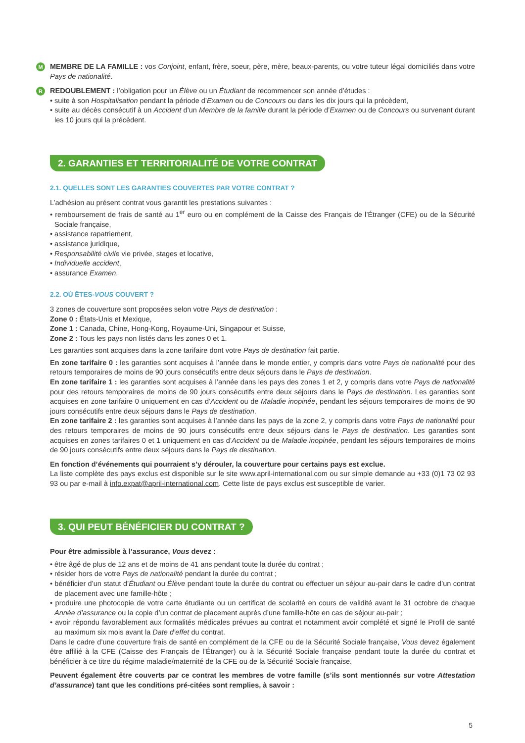M MEMBRE DE LA FAMILLE : vos Conjoint, enfant, frère, soeur, père, mère, beaux-parents, ou votre tuteur légal domiciliés dans votre Pays de nationalité.
R REDOUBLEMENT : l’obligation pour un Élève ou un Étudiant de recommencer son année d’études :
• suite à son Hospitalisation pendant la période d’Examen ou de Concours ou dans les dix jours qui la précèdent,
• suite au décès consécutif à un Accident d’un Membre de la famille durant la période d’Examen ou de Concours ou survenant durant les 10 jours qui la précèdent.
2. GARANTIES ET TERRITORIALITÉ DE VOTRE CONTRAT
2.1. QUELLES SONT LES GARANTIES COUVERTES PAR VOTRE CONTRAT ?
L’adhésion au présent contrat vous garantit les prestations suivantes :
• remboursement de frais de santé au 1<sup>er</sup> euro ou en complément de la Caisse des Français de l’Étranger (CFE) ou de la Sécurité Sociale française,
• assistance rapatriement,
• assistance juridique,
• Responsabilité civile vie privée, stages et locative,
• Individuelle accident,
• assurance Examen.
2.2. OÙ ÊTES-VOUS COUVERT ?
3 zones de couverture sont proposées selon votre Pays de destination :
Zone 0 : États-Unis et Mexique,
Zone 1 : Canada, Chine, Hong-Kong, Royaume-Uni, Singapour et Suisse,
Zone 2 : Tous les pays non listés dans les zones 0 et 1.
Les garanties sont acquises dans la zone tarifaire dont votre Pays de destination fait partie.
En zone tarifaire 0 : les garanties sont acquises à l’année dans le monde entier, y compris dans votre Pays de nationalité pour des retours temporaires de moins de 90 jours consécutifs entre deux séjours dans le Pays de destination.
En zone tarifaire 1 : les garanties sont acquises à l’année dans les pays des zones 1 et 2, y compris dans votre Pays de nationalité pour des retours temporaires de moins de 90 jours consécutifs entre deux séjours dans le Pays de destination. Les garanties sont acquises en zone tarifaire 0 uniquement en cas d’Accident ou de Maladie inopinée, pendant les séjours temporaires de moins de 90 jours consécutifs entre deux séjours dans le Pays de destination.
En zone tarifaire 2 : les garanties sont acquises à l’année dans les pays de la zone 2, y compris dans votre Pays de nationalité pour des retours temporaires de moins de 90 jours consécutifs entre deux séjours dans le Pays de destination. Les garanties sont acquises en zones tarifaires 0 et 1 uniquement en cas d’Accident ou de Maladie inopinée, pendant les séjours temporaires de moins de 90 jours consécutifs entre deux séjours dans le Pays de destination.
En fonction d’événements qui pourraient s’y dérouler, la couverture pour certains pays est exclue.
La liste complète des pays exclus est disponible sur le site www.april-international.com ou sur simple demande au +33 (0)1 73 02 93 93 ou par e-mail à info.expat@april-international.com. Cette liste de pays exclus est susceptible de varier.
3. QUI PEUT BÉNÉFICIER DU CONTRAT ?
Pour être admissible à l’assurance, Vous devez :
• être âgé de plus de 12 ans et de moins de 41 ans pendant toute la durée du contrat ;
• résider hors de votre Pays de nationalité pendant la durée du contrat ;
• bénéficier d’un statut d’Étudiant ou Élève pendant toute la durée du contrat ou effectuer un séjour au-pair dans le cadre d’un contrat de placement avec une famille-hôte ;
• produire une photocopie de votre carte étudiante ou un certificat de scolarité en cours de validité avant le 31 octobre de chaque Année d’assurance ou la copie d’un contrat de placement auprès d’une famille-hôte en cas de séjour au-pair ;
• avoir répondu favorablement aux formalités médicales prévues au contrat et notamment avoir complété et signé le Profil de santé au maximum six mois avant la Date d’effet du contrat.
Dans le cadre d’une couverture frais de santé en complément de la CFE ou de la Sécurité Sociale française, Vous devez également être affilié à la CFE (Caisse des Français de l’Étranger) ou à la Sécurité Sociale française pendant toute la durée du contrat et bénéficier à ce titre du régime maladie/maternité de la CFE ou de la Sécurité Sociale française.
Peuvent également être couverts par ce contrat les membres de votre famille (s’ils sont mentionnés sur votre Attestation d’assurance) tant que les conditions pré-citées sont remplies, à savoir :
5